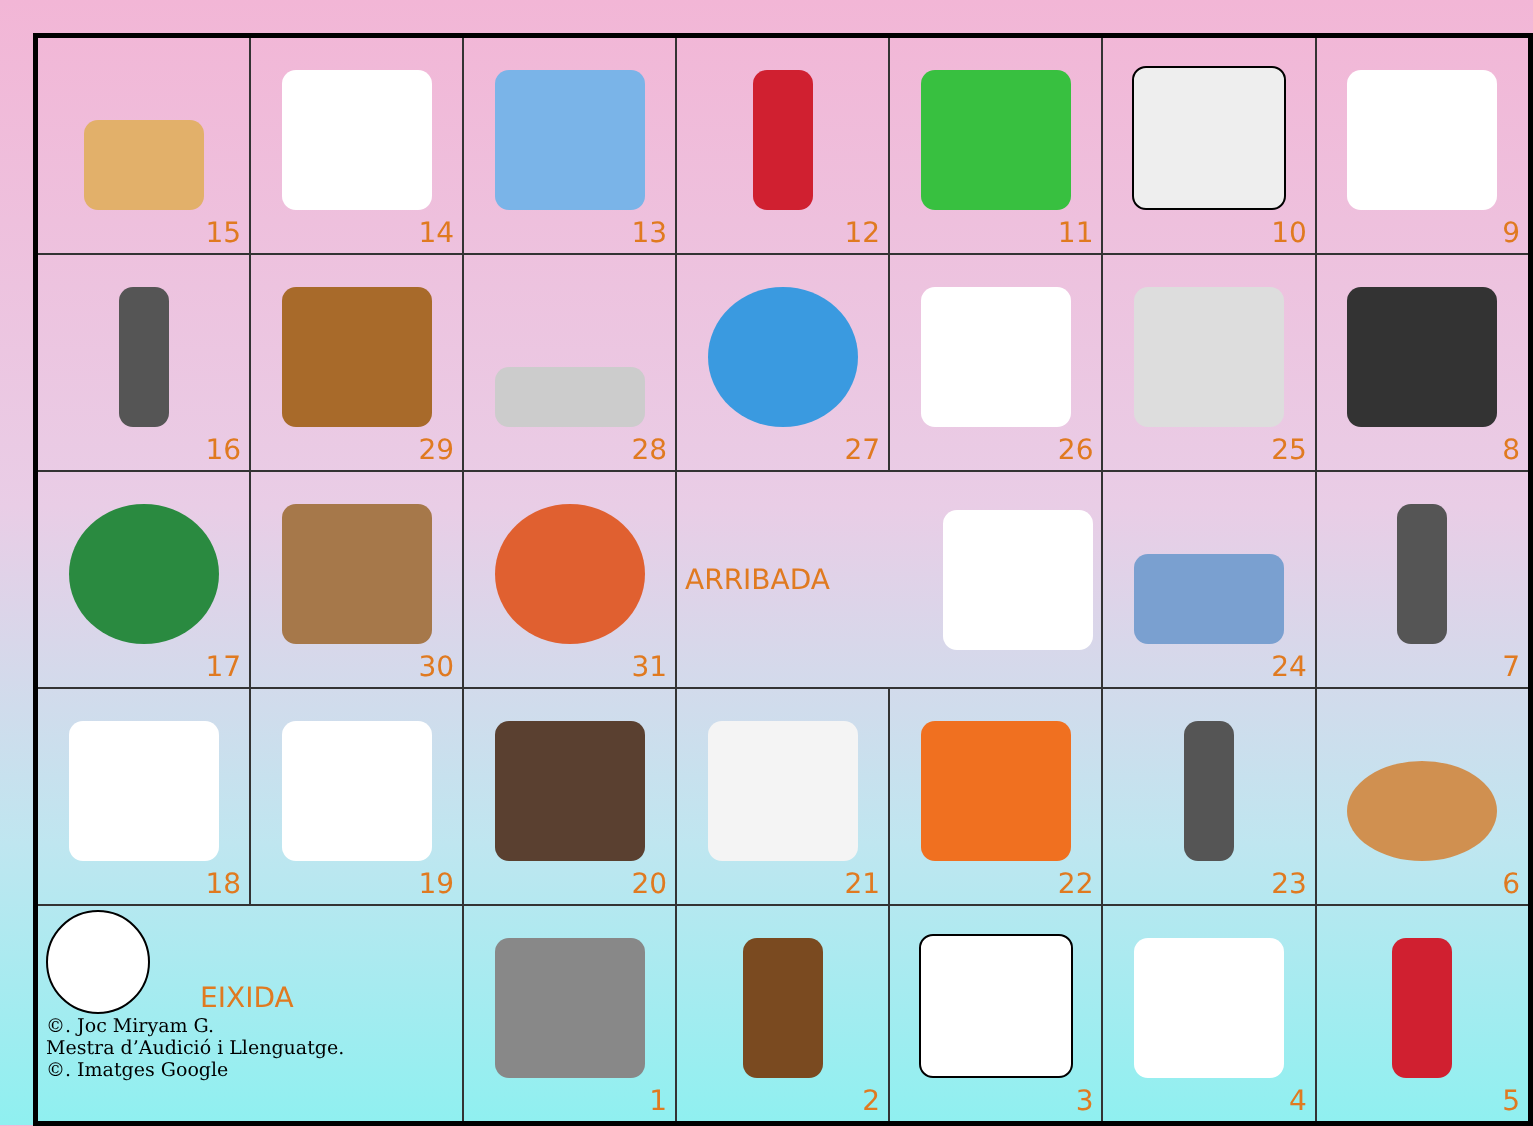| 15 | 14 | 13 | 12 | 11 | 10 | 9 |
| 16 | 29 | 28 | 27 | 26 | 25 | 8 |
| 17 | 30 | 31 | ARRIBADA | | 24 | 7 |
| 18 | 19 | 20 | 21 | 22 | 23 | 6 |
| EIXIDA ©. Joc Miryam G. Mestra d’Audició i Llenguatge. ©. Imatges Google | | 1 | 2 | 3 | 4 | 5 |